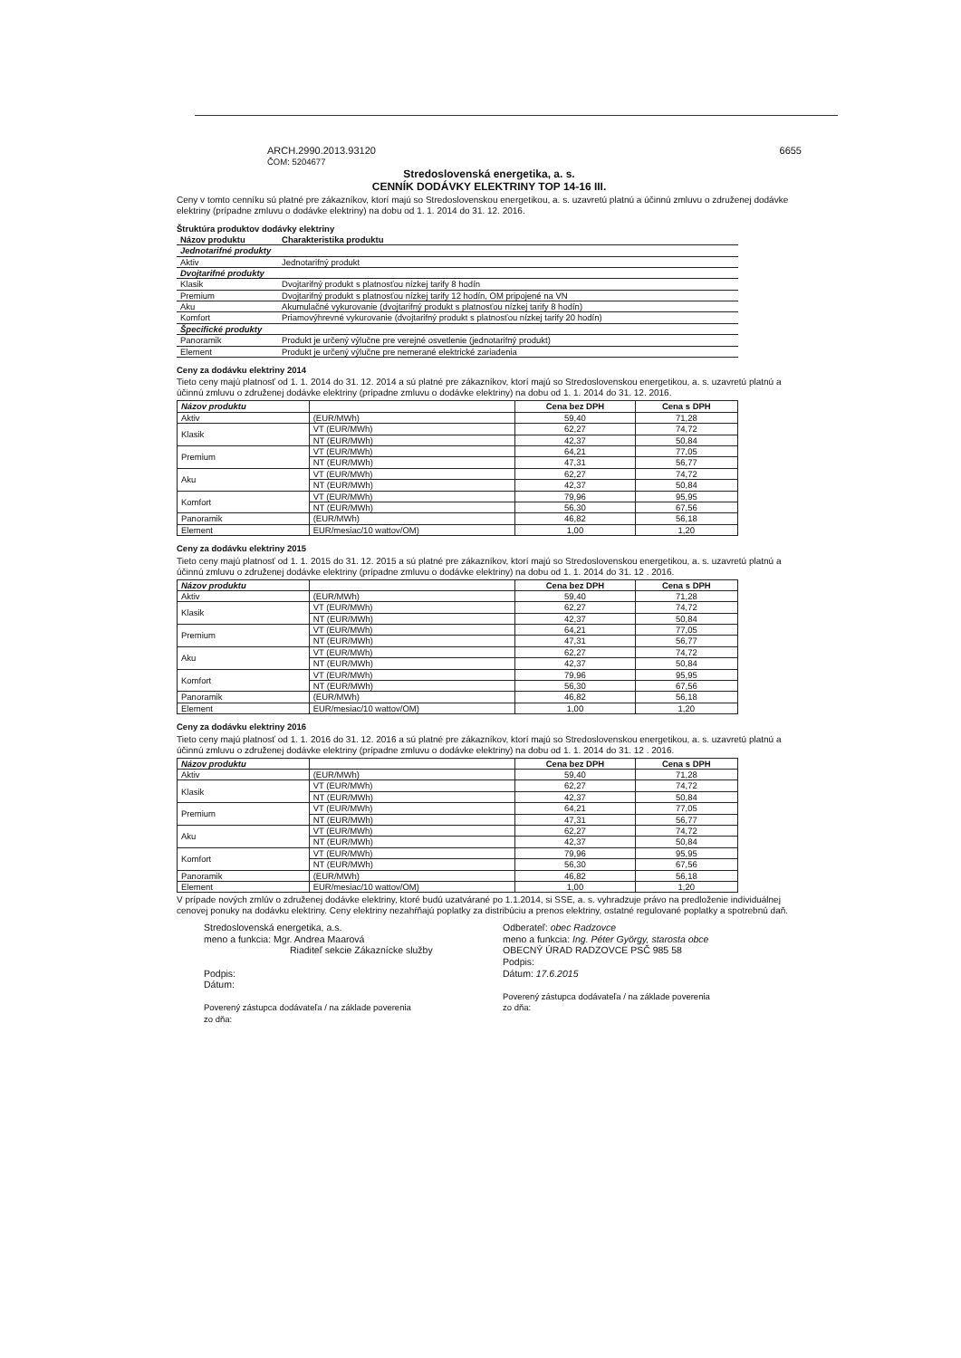ARCH.2990.2013.93120 6655
ČOM: 5204677
Stredoslovenská energetika, a. s.
CENNÍK DODÁVKY ELEKTRINY TOP 14-16 III.
Ceny v tomto cenníku sú platné pre zákazníkov, ktorí majú so Stredoslovenskou energetikou, a. s. uzavretú platnú a účinnú zmluvu o združenej dodávke elektriny (prípadne zmluvu o dodávke elektriny) na dobu od 1. 1. 2014 do 31. 12. 2016.
Štruktúra produktov dodávky elektriny
| Názov produktu | Charakteristika produktu |
| --- | --- |
| Jednotarifné produkty | |
| Aktiv | Jednotarifný produkt |
| Dvojtarifné produkty | |
| Klasik | Dvojtarifný produkt s platnosťou nízkej tarify 8 hodín |
| Premium | Dvojtarifný produkt s platnosťou nízkej tarify 12 hodín, OM pripojené na VN |
| Aku | Akumulačné vykurovanie (dvojtarifný produkt s platnosťou nízkej tarify 8 hodín) |
| Komfort | Priamovýhrevné vykurovanie (dvojtarifný produkt s platnosťou nízkej tarify 20 hodín) |
| Špecifické produkty | |
| Panoramik | Produkt je určený výlučne pre verejné osvetlenie (jednotarifný produkt) |
| Element | Produkt je určený výlučne pre nemerané elektrické zariadenia |
Ceny za dodávku elektriny 2014
Tieto ceny majú platnosť od 1. 1. 2014 do 31. 12. 2014 a sú platné pre zákazníkov, ktorí majú so Stredoslovenskou energetikou, a. s. uzavretú platnú a účinnú zmluvu o združenej dodávke elektriny (prípadne zmluvu o dodávke elektriny) na dobu od 1. 1. 2014 do 31. 12. 2016.
| Názov produktu | | Cena bez DPH | Cena s DPH |
| --- | --- | --- | --- |
| Aktiv | (EUR/MWh) | 59,40 | 71,28 |
| Klasik | VT (EUR/MWh) | 62,27 | 74,72 |
| | NT (EUR/MWh) | 42,37 | 50,84 |
| Premium | VT (EUR/MWh) | 64,21 | 77,05 |
| | NT (EUR/MWh) | 47,31 | 56,77 |
| Aku | VT (EUR/MWh) | 62,27 | 74,72 |
| | NT (EUR/MWh) | 42,37 | 50,84 |
| Komfort | VT (EUR/MWh) | 79,96 | 95,95 |
| | NT (EUR/MWh) | 56,30 | 67,56 |
| Panoramik | (EUR/MWh) | 46,82 | 56,18 |
| Element | EUR/mesiac/10 wattov/OM) | 1,00 | 1,20 |
Ceny za dodávku elektriny 2015
Tieto ceny majú platnosť od 1. 1. 2015 do 31. 12. 2015 a sú platné pre zákazníkov, ktorí majú so Stredoslovenskou energetikou, a. s. uzavretú platnú a účinnú zmluvu o združenej dodávke elektriny (prípadne zmluvu o dodávke elektriny) na dobu od 1. 1. 2014 do 31. 12 . 2016.
| Názov produktu | | Cena bez DPH | Cena s DPH |
| --- | --- | --- | --- |
| Aktiv | (EUR/MWh) | 59,40 | 71,28 |
| Klasik | VT (EUR/MWh) | 62,27 | 74,72 |
| | NT (EUR/MWh) | 42,37 | 50,84 |
| Premium | VT (EUR/MWh) | 64,21 | 77,05 |
| | NT (EUR/MWh) | 47,31 | 56,77 |
| Aku | VT (EUR/MWh) | 62,27 | 74,72 |
| | NT (EUR/MWh) | 42,37 | 50,84 |
| Komfort | VT (EUR/MWh) | 79,96 | 95,95 |
| | NT (EUR/MWh) | 56,30 | 67,56 |
| Panoramik | (EUR/MWh) | 46,82 | 56,18 |
| Element | EUR/mesiac/10 wattov/OM) | 1,00 | 1,20 |
Ceny za dodávku elektriny 2016
Tieto ceny majú platnosť od 1. 1. 2016 do 31. 12. 2016 a sú platné pre zákazníkov, ktorí majú so Stredoslovenskou energetikou, a. s. uzavretú platnú a účinnú zmluvu o združenej dodávke elektriny (prípadne zmluvu o dodávke elektriny) na dobu od 1. 1. 2014 do 31. 12 . 2016.
| Názov produktu | | Cena bez DPH | Cena s DPH |
| --- | --- | --- | --- |
| Aktiv | (EUR/MWh) | 59,40 | 71,28 |
| Klasik | VT (EUR/MWh) | 62,27 | 74,72 |
| | NT (EUR/MWh) | 42,37 | 50,84 |
| Premium | VT (EUR/MWh) | 64,21 | 77,05 |
| | NT (EUR/MWh) | 47,31 | 56,77 |
| Aku | VT (EUR/MWh) | 62,27 | 74,72 |
| | NT (EUR/MWh) | 42,37 | 50,84 |
| Komfort | VT (EUR/MWh) | 79,96 | 95,95 |
| | NT (EUR/MWh) | 56,30 | 67,56 |
| Panoramik | (EUR/MWh) | 46,82 | 56,18 |
| Element | EUR/mesiac/10 wattov/OM) | 1,00 | 1,20 |
V prípade nových zmlúv o združenej dodávke elektriny, ktoré budú uzatvárané po 1.1.2014, si SSE, a. s. vyhradzuje právo na predloženie individuálnej cenovej ponuky na dodávku elektriny. Ceny elektriny nezahŕňajú poplatky za distribúciu a prenos elektriny, ostatné regulované poplatky a spotrebnú daň.
Stredoslovenská energetika, a.s.
meno a funkcia: Mgr. Andrea Maarová
Riaditeľ sekcie Zákaznícke služby
Podpis:
Dátum:
Poverený zástupca dodávateľa / na základe poverenia
zo dňa:
Odberateľ: obec Radzovce
meno a funkcia: Ing. Péter György, starosta obce
OBECNÝ ÚRAD RADZOVCE PSČ 985 58
Podpis:
Dátum: 17.6.2015
Poverený zástupca dodávateľa / na základe poverenia
zo dňa: